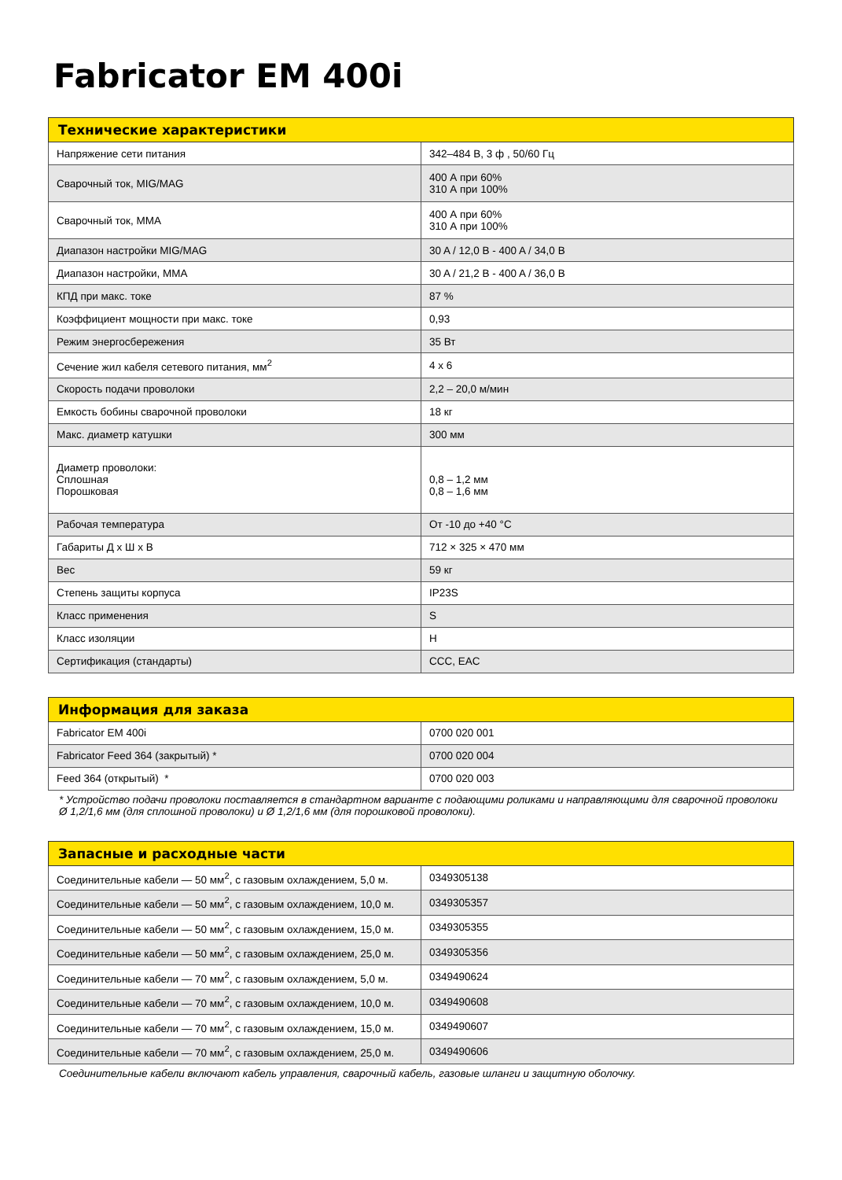Fabricator EM 400i
| Технические характеристики | |
| --- | --- |
| Напряжение сети питания | 342–484 В, 3 ф , 50/60 Гц |
| Сварочный ток, MIG/MAG | 400 А при 60% 310 А при 100% |
| Сварочный ток, MMA | 400 А при 60% 310 А при 100% |
| Диапазон настройки MIG/MAG | 30 A / 12,0 B - 400 A / 34,0 B |
| Диапазон настройки, MMA | 30 A / 21,2 B - 400 A / 36,0 B |
| КПД при макс. токе | 87 % |
| Коэффициент мощности при макс. токе | 0,93 |
| Режим энергосбережения | 35 Вт |
| Сечение жил кабеля сетевого питания, мм<sup>2</sup> | 4 х 6 |
| Скорость подачи проволоки | 2,2 – 20,0 м/мин |
| Емкость бобины сварочной проволоки | 18 кг |
| Макс. диаметр катушки | 300 мм |
| Диаметр проволоки: Сплошная Порошковая | 0,8 – 1,2 мм 0,8 – 1,6 мм |
| Рабочая температура | От -10 до +40 °C |
| Габариты Д х Ш х В | 712 × 325 × 470 мм |
| Вес | 59 кг |
| Степень защиты корпуса | IP23S |
| Класс применения | S |
| Класс изоляции | H |
| Сертификация (стандарты) | CCC, EAC |
| Информация для заказа | |
| --- | --- |
| Fabricator EM 400i | 0700 020 001 |
| Fabricator Feed 364 (закрытый) * | 0700 020 004 |
| Feed 364 (открытый) * | 0700 020 003 |
* Устройство подачи проволоки поставляется в стандартном варианте с подающими роликами и направляющими для сварочной проволоки Ø 1,2/1,6 мм (для сплошной проволоки) и Ø 1,2/1,6 мм (для порошковой проволоки).
| Запасные и расходные части | |
| --- | --- |
| Соединительные кабели — 50 мм<sup>2</sup>, с газовым охлаждением, 5,0 м. | 0349305138 |
| Соединительные кабели — 50 мм<sup>2</sup>, с газовым охлаждением, 10,0 м. | 0349305357 |
| Соединительные кабели — 50 мм<sup>2</sup>, с газовым охлаждением, 15,0 м. | 0349305355 |
| Соединительные кабели — 50 мм<sup>2</sup>, с газовым охлаждением, 25,0 м. | 0349305356 |
| Соединительные кабели — 70 мм<sup>2</sup>, с газовым охлаждением, 5,0 м. | 0349490624 |
| Соединительные кабели — 70 мм<sup>2</sup>, с газовым охлаждением, 10,0 м. | 0349490608 |
| Соединительные кабели — 70 мм<sup>2</sup>, с газовым охлаждением, 15,0 м. | 0349490607 |
| Соединительные кабели — 70 мм<sup>2</sup>, с газовым охлаждением, 25,0 м. | 0349490606 |
Соединительные кабели включают кабель управления, сварочный кабель, газовые шланги и защитную оболочку.